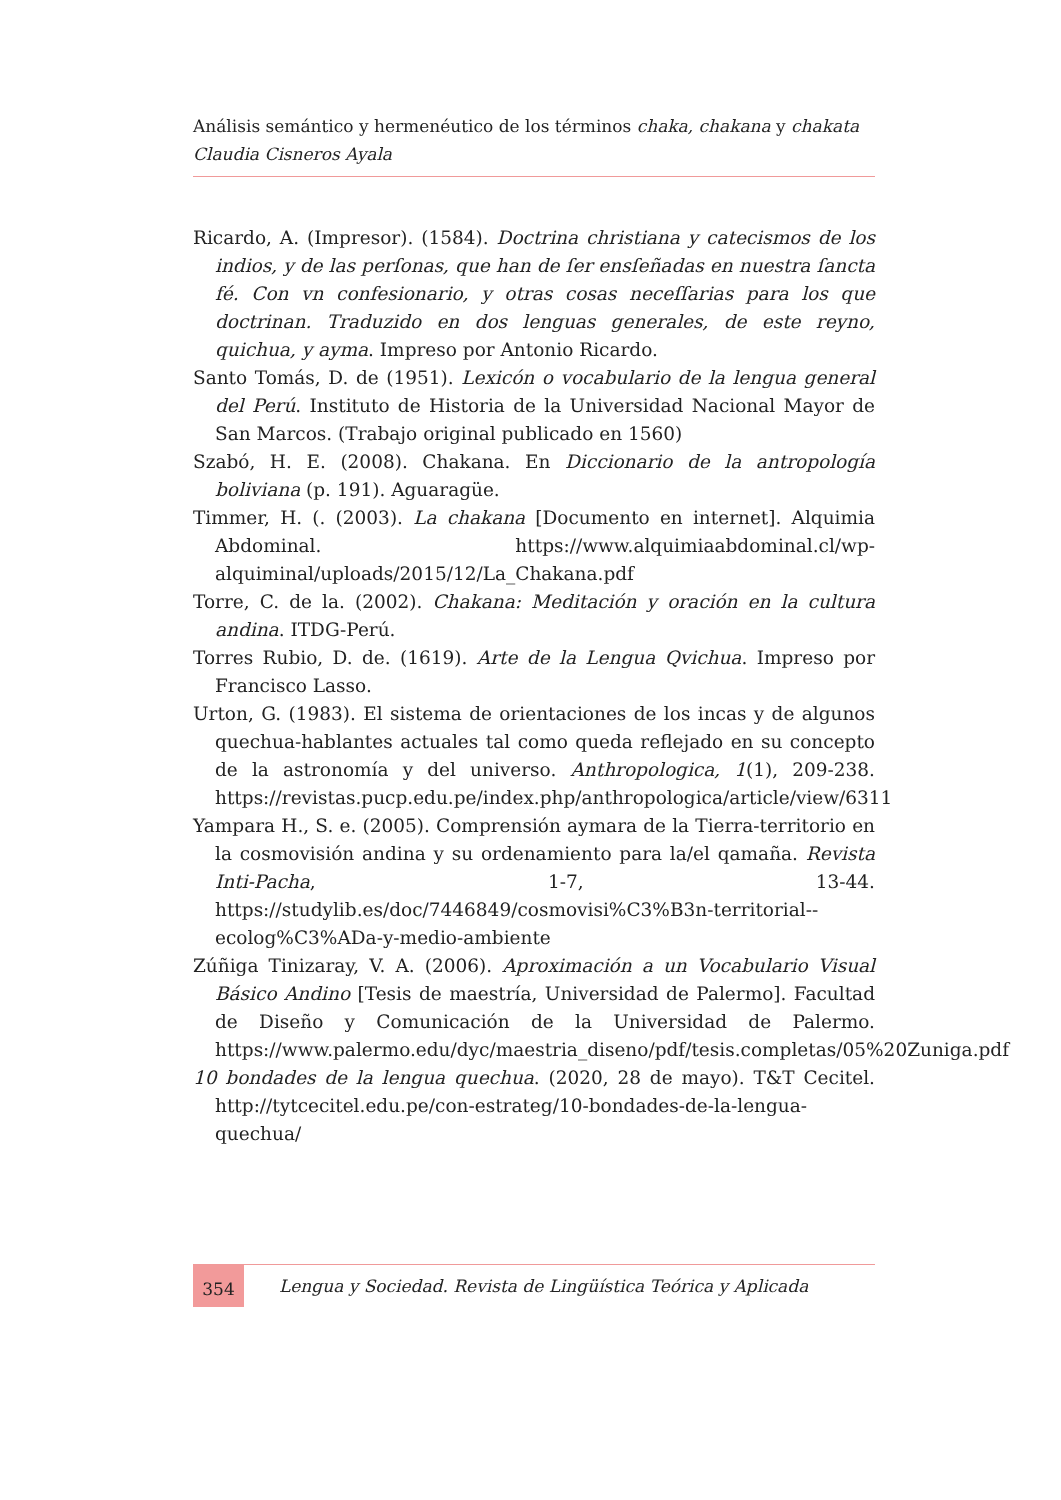Análisis semántico y hermenéutico de los términos chaka, chakana y chakata
Claudia Cisneros Ayala
Ricardo, A. (Impresor). (1584). Doctrina christiana y catecismos de los indios, y de las perſonas, que han de ſer ensſeñadas en nuestra ſancta fé. Con vn confesionario, y otras cosas neceſſarias para los que doctrinan. Traduzido en dos lenguas generales, de este reyno, quichua, y ayma. Impreso por Antonio Ricardo.
Santo Tomás, D. de (1951). Lexicón o vocabulario de la lengua general del Perú. Instituto de Historia de la Universidad Nacional Mayor de San Marcos. (Trabajo original publicado en 1560)
Szabó, H. E. (2008). Chakana. En Diccionario de la antropología boliviana (p. 191). Aguaragüe.
Timmer, H. (. (2003). La chakana [Documento en internet]. Alquimia Abdominal. https://www.alquimiaabdominal.cl/wp-alquiminal/uploads/2015/12/La_Chakana.pdf
Torre, C. de la. (2002). Chakana: Meditación y oración en la cultura andina. ITDG-Perú.
Torres Rubio, D. de. (1619). Arte de la Lengua Qvichua. Impreso por Francisco Lasso.
Urton, G. (1983). El sistema de orientaciones de los incas y de algunos quechua-hablantes actuales tal como queda reflejado en su concepto de la astronomía y del universo. Anthropologica, 1(1), 209-238. https://revistas.pucp.edu.pe/index.php/anthropologica/article/view/6311
Yampara H., S. e. (2005). Comprensión aymara de la Tierra-territorio en la cosmovisión andina y su ordenamiento para la/el qamaña. Revista Inti-Pacha, 1-7, 13-44. https://studylib.es/doc/7446849/cosmovisi%C3%B3n-territorial--ecolog%C3%ADa-y-medio-ambiente
Zúñiga Tinizaray, V. A. (2006). Aproximación a un Vocabulario Visual Básico Andino [Tesis de maestría, Universidad de Palermo]. Facultad de Diseño y Comunicación de la Universidad de Palermo. https://www.palermo.edu/dyc/maestria_diseno/pdf/tesis.completas/05%20Zuniga.pdf
10 bondades de la lengua quechua. (2020, 28 de mayo). T&T Cecitel. http://tytcecitel.edu.pe/con-estrateg/10-bondades-de-la-lengua-quechua/
354
Lengua y Sociedad. Revista de Lingüística Teórica y Aplicada